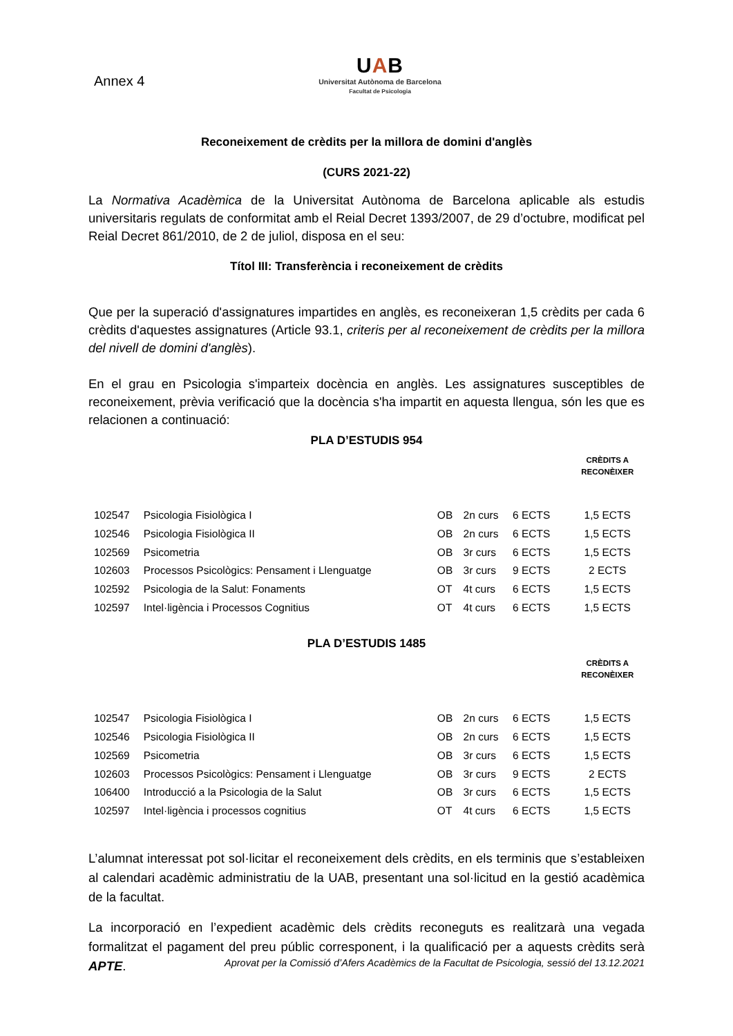Annex 4
UAB
Universitat Autònoma de Barcelona
Facultat de Psicologia
Reconeixement de crèdits per la millora de domini d'anglès
(CURS 2021-22)
La Normativa Acadèmica de la Universitat Autònoma de Barcelona aplicable als estudis universitaris regulats de conformitat amb el Reial Decret 1393/2007, de 29 d’octubre, modificat pel Reial Decret 861/2010, de 2 de juliol, disposa en el seu:
Títol III: Transferència i reconeixement de crèdits
Que per la superació d'assignatures impartides en anglès, es reconeixeran 1,5 crèdits per cada 6 crèdits d'aquestes assignatures (Article 93.1, criteris per al reconeixement de crèdits per la millora del nivell de domini d'anglès).
En el grau en Psicologia s'imparteix docència en anglès. Les assignatures susceptibles de reconeixement, prèvia verificació que la docència s'ha impartit en aquesta llengua, són les que es relacionen a continuació:
PLA D’ESTUDIS 954
| | | | | | CRÈDITS A RECONÈIXER |
| --- | --- | --- | --- | --- | --- |
| 102547 | Psicologia Fisiològica I | OB | 2n curs | 6 ECTS | 1,5 ECTS |
| 102546 | Psicologia Fisiològica II | OB | 2n curs | 6 ECTS | 1,5 ECTS |
| 102569 | Psicometria | OB | 3r curs | 6 ECTS | 1,5 ECTS |
| 102603 | Processos Psicològics: Pensament i Llenguatge | OB | 3r curs | 9 ECTS | 2 ECTS |
| 102592 | Psicologia de la Salut: Fonaments | OT | 4t curs | 6 ECTS | 1,5 ECTS |
| 102597 | Intel·ligència i Processos Cognitius | OT | 4t curs | 6 ECTS | 1,5 ECTS |
PLA D’ESTUDIS 1485
| | | | | | CRÈDITS A RECONÈIXER |
| --- | --- | --- | --- | --- | --- |
| 102547 | Psicologia Fisiològica I | OB | 2n curs | 6 ECTS | 1,5 ECTS |
| 102546 | Psicologia Fisiològica II | OB | 2n curs | 6 ECTS | 1,5 ECTS |
| 102569 | Psicometria | OB | 3r curs | 6 ECTS | 1,5 ECTS |
| 102603 | Processos Psicològics: Pensament i Llenguatge | OB | 3r curs | 9 ECTS | 2 ECTS |
| 106400 | Introducció a la Psicologia de la Salut | OB | 3r curs | 6 ECTS | 1,5 ECTS |
| 102597 | Intel·ligència i processos cognitius | OT | 4t curs | 6 ECTS | 1,5 ECTS |
L’alumnat interessat pot sol·licitar el reconeixement dels crèdits, en els terminis que s’estableixen al calendari acadèmic administratiu de la UAB, presentant una sol·licitud en la gestió acadèmica de la facultat.
La incorporació en l’expedient acadèmic dels crèdits reconeguts es realitzarà una vegada formalitzat el pagament del preu públic corresponent, i la qualificació per a aquests crèdits serà APTE.
Aprovat per la Comissió d’Afers Acadèmics de la Facultat de Psicologia, sessió del 13.12.2021